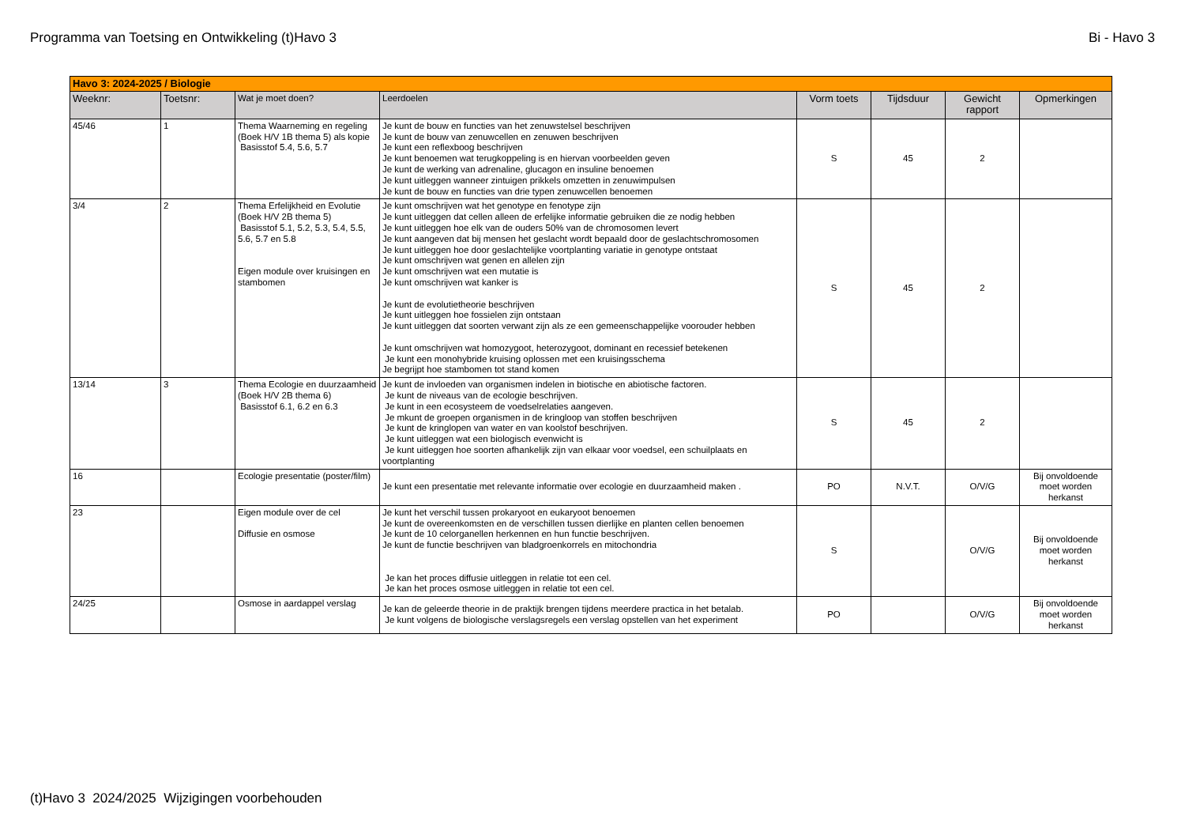Programma van Toetsing en Ontwikkeling (t)Havo 3 Bi - Havo 3
| Havo 3: 2024-2025 / Biologie | | | | | | | |
| Weeknr: | Toetsnr: | Wat je moet doen? | Leerdoelen | Vorm toets | Tijdsduur | Gewicht rapport | Opmerkingen |
| 45/46 | 1 | Thema Waarneming en regeling (Boek H/V 1B thema 5) als kopie Basisstof 5.4, 5.6, 5.7 | Je kunt de bouw en functies van het zenuwstelsel beschrijven Je kunt de bouw van zenuwcellen en zenuwen beschrijven Je kunt een reflexboog beschrijven Je kunt benoemen wat terugkoppeling is en hiervan voorbeelden geven Je kunt de werking van adrenaline, glucagon en insuline benoemen Je kunt uitleggen wanneer zintuigen prikkels omzetten in zenuwimpulsen Je kunt de bouw en functies van drie typen zenuwcellen benoemen | S | 45 | 2 | |
| 3/4 | 2 | Thema Erfelijkheid en Evolutie (Boek H/V 2B thema 5) Basisstof 5.1, 5.2, 5.3, 5.4, 5.5, 5.6, 5.7 en 5.8 Eigen module over kruisingen en stambomen | Je kunt omschrijven wat het genotype en fenotype zijn Je kunt uitleggen dat cellen alleen de erfelijke informatie gebruiken die ze nodig hebben Je kunt uitleggen hoe elk van de ouders 50% van de chromosomen levert Je kunt aangeven dat bij mensen het geslacht wordt bepaald door de geslachtschromosomen Je kunt uitleggen hoe door geslachtelijke voortplanting variatie in genotype ontstaat Je kunt omschrijven wat genen en allelen zijn Je kunt omschrijven wat een mutatie is Je kunt omschrijven wat kanker is Je kunt de evolutietheorie beschrijven Je kunt uitleggen hoe fossielen zijn ontstaan Je kunt uitleggen dat soorten verwant zijn als ze een gemeenschappelijke voorouder hebben Je kunt omschrijven wat homozygoot, heterozygoot, dominant en recessief betekenen Je kunt een monohybride kruising oplossen met een kruisingsschema Je begrijpt hoe stambomen tot stand komen | S | 45 | 2 | |
| 13/14 | 3 | Thema Ecologie en duurzaamheid (Boek H/V 2B thema 6) Basisstof 6.1, 6.2 en 6.3 | Je kunt de invloeden van organismen indelen in biotische en abiotische factoren. Je kunt de niveaus van de ecologie beschrijven. Je kunt in een ecosysteem de voedselrelaties aangeven. Je mkunt de groepen organismen in de kringloop van stoffen beschrijven Je kunt de kringlopen van water en van koolstof beschrijven. Je kunt uitleggen wat een biologisch evenwicht is Je kunt uitleggen hoe soorten afhankelijk zijn van elkaar voor voedsel, een schuilplaats en voortplanting | S | 45 | 2 | |
| 16 | | Ecologie presentatie (poster/film) | Je kunt een presentatie met relevante informatie over ecologie en duurzaamheid maken . | PO | N.V.T. | O/V/G | Bij onvoldoende moet worden herkanst |
| 23 | | Eigen module over de cel Diffusie en osmose | Je kunt het verschil tussen prokaryoot en eukaryoot benoemen Je kunt de overeenkomsten en de verschillen tussen dierlijke en planten cellen benoemen Je kunt de 10 celorganellen herkennen en hun functie beschrijven. Je kunt de functie beschrijven van bladgroenkorrels en mitochondria Je kan het proces diffusie uitleggen in relatie tot een cel. Je kan het proces osmose uitleggen in relatie tot een cel. | S | | O/V/G | Bij onvoldoende moet worden herkanst |
| 24/25 | | Osmose in aardappel verslag | Je kan de geleerde theorie in de praktijk brengen tijdens meerdere practica in het betalab. Je kunt volgens de biologische verslagsregels een verslag opstellen van het experiment | PO | | O/V/G | Bij onvoldoende moet worden herkanst |
(t)Havo 3 2024/2025 Wijzigingen voorbehouden